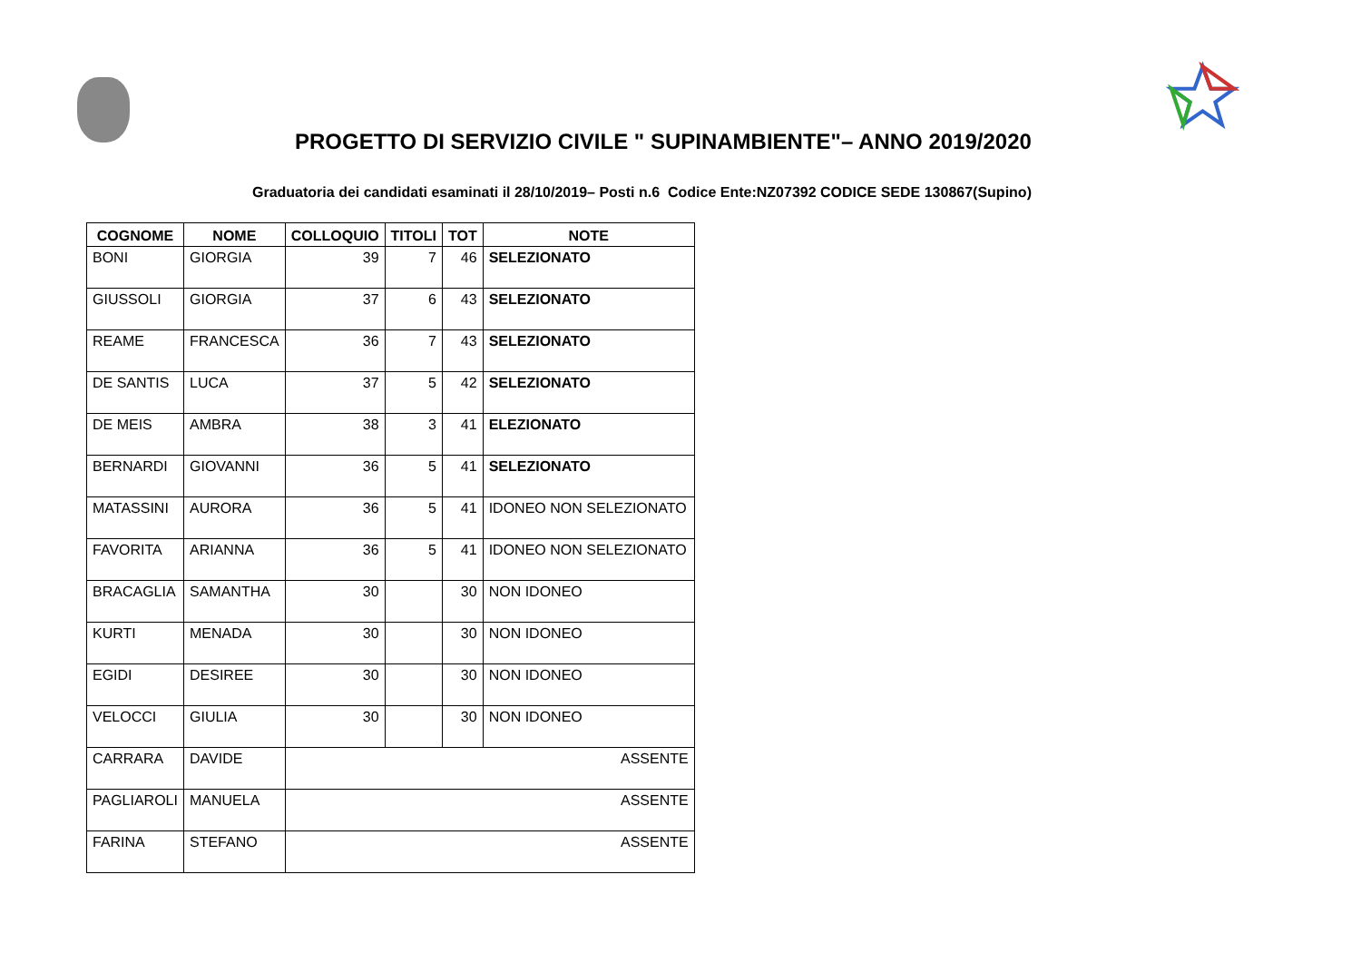PROGETTO DI SERVIZIO CIVILE " SUPINAMBIENTE"– ANNO 2019/2020
Graduatoria dei candidati esaminati il 28/10/2019– Posti n.6 Codice Ente:NZ07392 CODICE SEDE 130867(Supino)
| COGNOME | NOME | COLLOQUIO | TITOLI | TOT | NOTE |
| --- | --- | --- | --- | --- | --- |
| BONI | GIORGIA | 39 | 7 | 46 | SELEZIONATO |
| GIUSSOLI | GIORGIA | 37 | 6 | 43 | SELEZIONATO |
| REAME | FRANCESCA | 36 | 7 | 43 | SELEZIONATO |
| DE SANTIS | LUCA | 37 | 5 | 42 | SELEZIONATO |
| DE MEIS | AMBRA | 38 | 3 | 41 | ELEZIONATO |
| BERNARDI | GIOVANNI | 36 | 5 | 41 | SELEZIONATO |
| MATASSINI | AURORA | 36 | 5 | 41 | IDONEO NON SELEZIONATO |
| FAVORITA | ARIANNA | 36 | 5 | 41 | IDONEO NON SELEZIONATO |
| BRACAGLIA | SAMANTHA | 30 | | 30 | NON IDONEO |
| KURTI | MENADA | 30 | | 30 | NON IDONEO |
| EGIDI | DESIREE | 30 | | 30 | NON IDONEO |
| VELOCCI | GIULIA | 30 | | 30 | NON IDONEO |
| CARRARA | DAVIDE | ASSENTE | | | |
| PAGLIAROLI | MANUELA | ASSENTE | | | |
| FARINA | STEFANO | ASSENTE | | | |